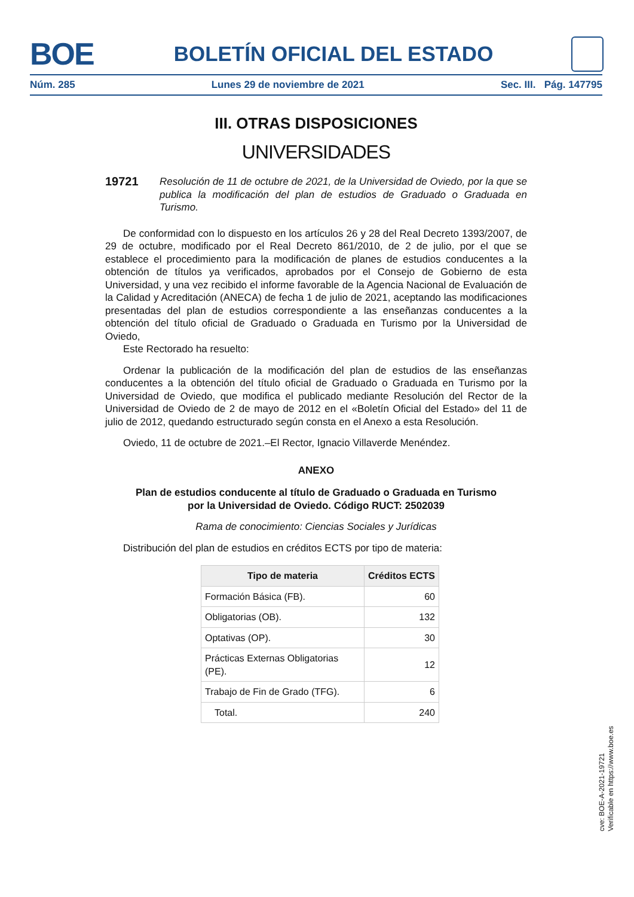BOE
BOLETÍN OFICIAL DEL ESTADO
Núm. 285 Lunes 29 de noviembre de 2021 Sec. III. Pág. 147795
III. OTRAS DISPOSICIONES
UNIVERSIDADES
19721 Resolución de 11 de octubre de 2021, de la Universidad de Oviedo, por la que se publica la modificación del plan de estudios de Graduado o Graduada en Turismo.
De conformidad con lo dispuesto en los artículos 26 y 28 del Real Decreto 1393/2007, de 29 de octubre, modificado por el Real Decreto 861/2010, de 2 de julio, por el que se establece el procedimiento para la modificación de planes de estudios conducentes a la obtención de títulos ya verificados, aprobados por el Consejo de Gobierno de esta Universidad, y una vez recibido el informe favorable de la Agencia Nacional de Evaluación de la Calidad y Acreditación (ANECA) de fecha 1 de julio de 2021, aceptando las modificaciones presentadas del plan de estudios correspondiente a las enseñanzas conducentes a la obtención del título oficial de Graduado o Graduada en Turismo por la Universidad de Oviedo,
Este Rectorado ha resuelto:
Ordenar la publicación de la modificación del plan de estudios de las enseñanzas conducentes a la obtención del título oficial de Graduado o Graduada en Turismo por la Universidad de Oviedo, que modifica el publicado mediante Resolución del Rector de la Universidad de Oviedo de 2 de mayo de 2012 en el «Boletín Oficial del Estado» del 11 de julio de 2012, quedando estructurado según consta en el Anexo a esta Resolución.
Oviedo, 11 de octubre de 2021.–El Rector, Ignacio Villaverde Menéndez.
ANEXO
Plan de estudios conducente al título de Graduado o Graduada en Turismo
por la Universidad de Oviedo. Código RUCT: 2502039
Rama de conocimiento: Ciencias Sociales y Jurídicas
Distribución del plan de estudios en créditos ECTS por tipo de materia:
| Tipo de materia | Créditos ECTS |
| --- | --- |
| Formación Básica (FB). | 60 |
| Obligatorias (OB). | 132 |
| Optativas (OP). | 30 |
| Prácticas Externas Obligatorias (PE). | 12 |
| Trabajo de Fin de Grado (TFG). | 6 |
| Total. | 240 |
cve: BOE-A-2021-19721
Verificable en https://www.boe.es